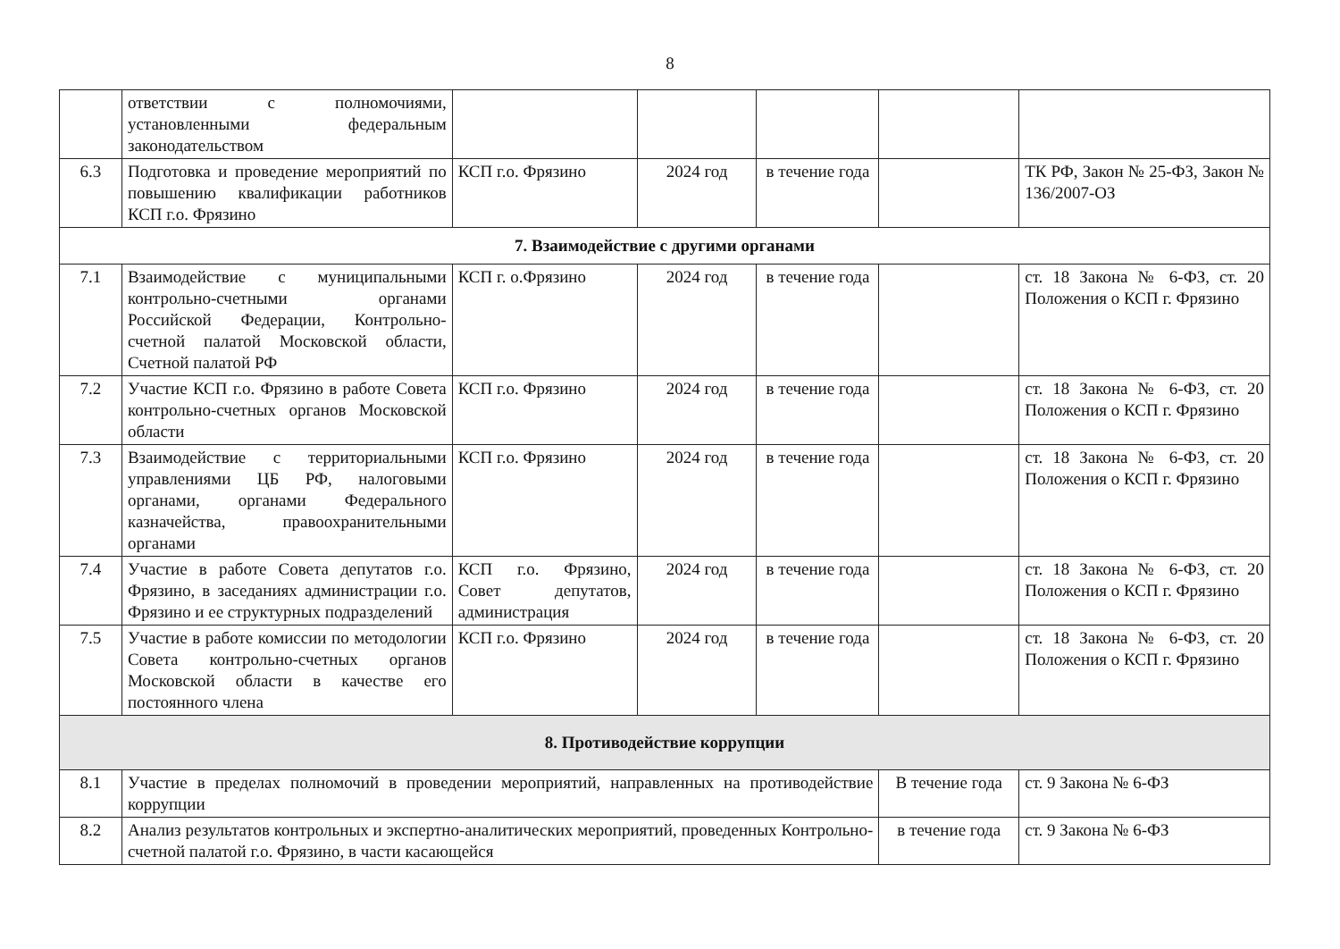8
| | ответствии с полномочиями, установленными федеральным законодательством | | | | | |
| 6.3 | Подготовка и проведение мероприятий по повышению квалификации работников КСП г.о. Фрязино | КСП г.о. Фрязино | 2024 год | в течение года | | ТК РФ, Закон № 25-ФЗ, Закон № 136/2007-ОЗ |
| 7. Взаимодействие с другими органами | | | | | | |
| 7.1 | Взаимодействие с муниципальными контрольно-счетными органами Российской Федерации, Контрольно-счетной палатой Московской области, Счетной палатой РФ | КСП г. о.Фрязино | 2024 год | в течение года | | ст. 18 Закона № 6-ФЗ, ст. 20 Положения о КСП г. Фрязино |
| 7.2 | Участие КСП г.о. Фрязино в работе Совета контрольно-счетных органов Московской области | КСП г.о. Фрязино | 2024 год | в течение года | | ст. 18 Закона № 6-ФЗ, ст. 20 Положения о КСП г. Фрязино |
| 7.3 | Взаимодействие с территориальными управлениями ЦБ РФ, налоговыми органами, органами Федерального казначейства, правоохранительными органами | КСП г.о. Фрязино | 2024 год | в течение года | | ст. 18 Закона № 6-ФЗ, ст. 20 Положения о КСП г. Фрязино |
| 7.4 | Участие в работе Совета депутатов г.о. Фрязино, в заседаниях администрации г.о. Фрязино и ее структурных подразделений | КСП г.о. Фрязино, Совет депутатов, администрация | 2024 год | в течение года | | ст. 18 Закона № 6-ФЗ, ст. 20 Положения о КСП г. Фрязино |
| 7.5 | Участие в работе комиссии по методологии Совета контрольно-счетных органов Московской области в качестве его постоянного члена | КСП г.о. Фрязино | 2024 год | в течение года | | ст. 18 Закона № 6-ФЗ, ст. 20 Положения о КСП г. Фрязино |
| 8. Противодействие коррупции | | | | | | |
| 8.1 | Участие в пределах полномочий в проведении мероприятий, направленных на противодействие коррупции | | | | В течение года | ст. 9 Закона № 6-ФЗ |
| 8.2 | Анализ результатов контрольных и экспертно-аналитических мероприятий, проведенных Контрольно-счетной палатой г.о. Фрязино, в части касающейся | | | | в течение года | ст. 9 Закона № 6-ФЗ |